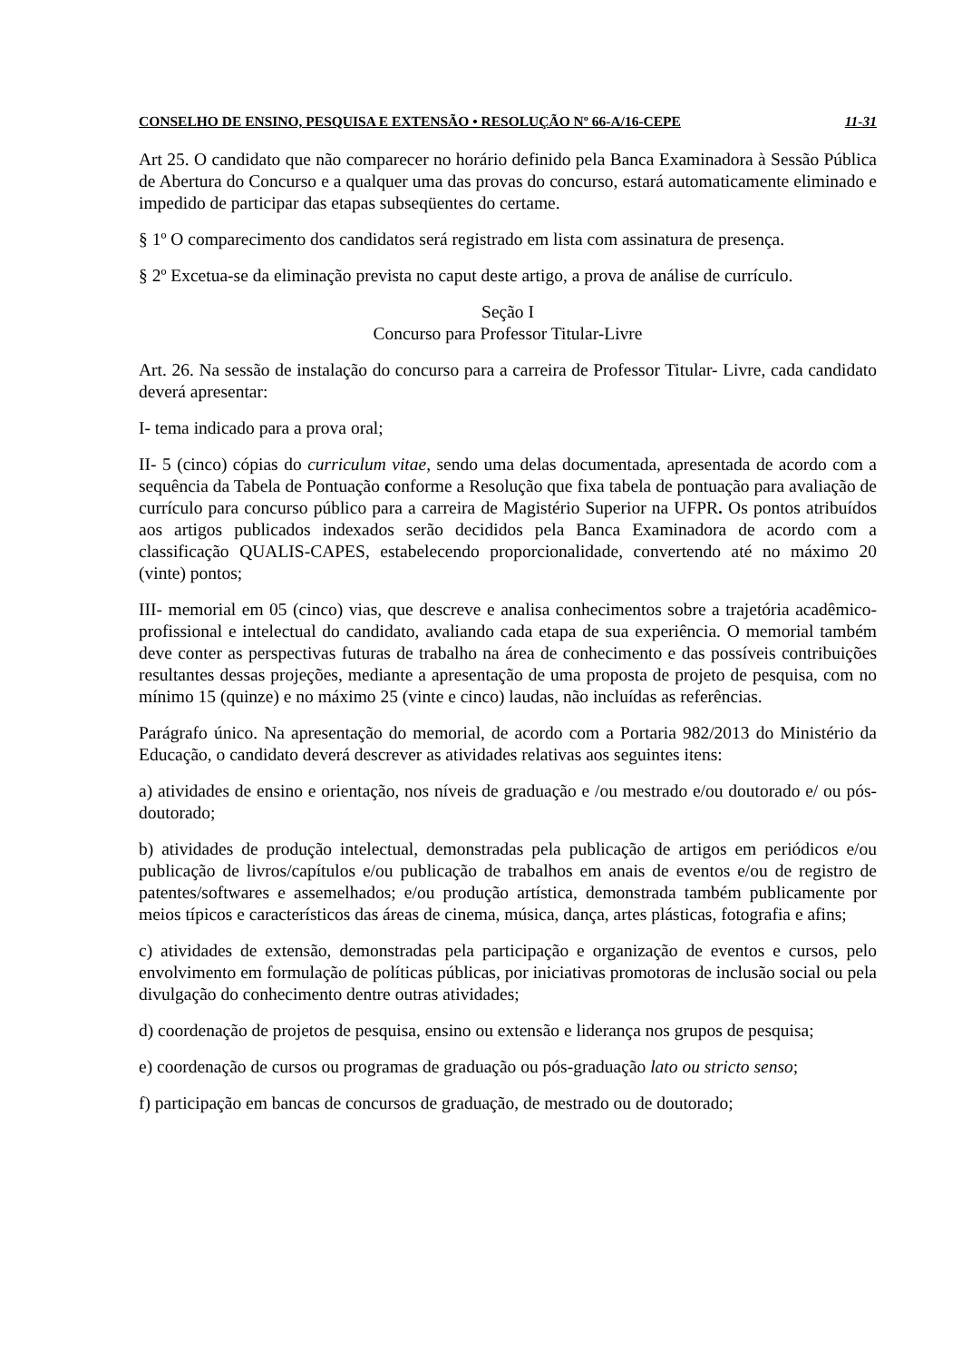CONSELHO DE ENSINO, PESQUISA E EXTENSÃO • RESOLUÇÃO Nº 66-A/16-CEPE 11-31
Art 25. O candidato que não comparecer no horário definido pela Banca Examinadora à Sessão Pública de Abertura do Concurso e a qualquer uma das provas do concurso, estará automaticamente eliminado e impedido de participar das etapas subseqüentes do certame.
§ 1º O comparecimento dos candidatos será registrado em lista com assinatura de presença.
§ 2º Excetua-se da eliminação prevista no caput deste artigo, a prova de análise de currículo.
Seção I
Concurso para Professor Titular-Livre
Art. 26. Na sessão de instalação do concurso para a carreira de Professor Titular- Livre, cada candidato deverá apresentar:
I- tema indicado para a prova oral;
II- 5 (cinco) cópias do curriculum vitae, sendo uma delas documentada, apresentada de acordo com a sequência da Tabela de Pontuação conforme a Resolução que fixa tabela de pontuação para avaliação de currículo para concurso público para a carreira de Magistério Superior na UFPR. Os pontos atribuídos aos artigos publicados indexados serão decididos pela Banca Examinadora de acordo com a classificação QUALIS-CAPES, estabelecendo proporcionalidade, convertendo até no máximo 20 (vinte) pontos;
III- memorial em 05 (cinco) vias, que descreve e analisa conhecimentos sobre a trajetória acadêmico-profissional e intelectual do candidato, avaliando cada etapa de sua experiência. O memorial também deve conter as perspectivas futuras de trabalho na área de conhecimento e das possíveis contribuições resultantes dessas projeções, mediante a apresentação de uma proposta de projeto de pesquisa, com no mínimo 15 (quinze) e no máximo 25 (vinte e cinco) laudas, não incluídas as referências.
Parágrafo único. Na apresentação do memorial, de acordo com a Portaria 982/2013 do Ministério da Educação, o candidato deverá descrever as atividades relativas aos seguintes itens:
a) atividades de ensino e orientação, nos níveis de graduação e /ou mestrado e/ou doutorado e/ ou pós-doutorado;
b) atividades de produção intelectual, demonstradas pela publicação de artigos em periódicos e/ou publicação de livros/capítulos e/ou publicação de trabalhos em anais de eventos e/ou de registro de patentes/softwares e assemelhados; e/ou produção artística, demonstrada também publicamente por meios típicos e característicos das áreas de cinema, música, dança, artes plásticas, fotografia e afins;
c) atividades de extensão, demonstradas pela participação e organização de eventos e cursos, pelo envolvimento em formulação de políticas públicas, por iniciativas promotoras de inclusão social ou pela divulgação do conhecimento dentre outras atividades;
d) coordenação de projetos de pesquisa, ensino ou extensão e liderança nos grupos de pesquisa;
e) coordenação de cursos ou programas de graduação ou pós-graduação lato ou stricto senso;
f) participação em bancas de concursos de graduação, de mestrado ou de doutorado;